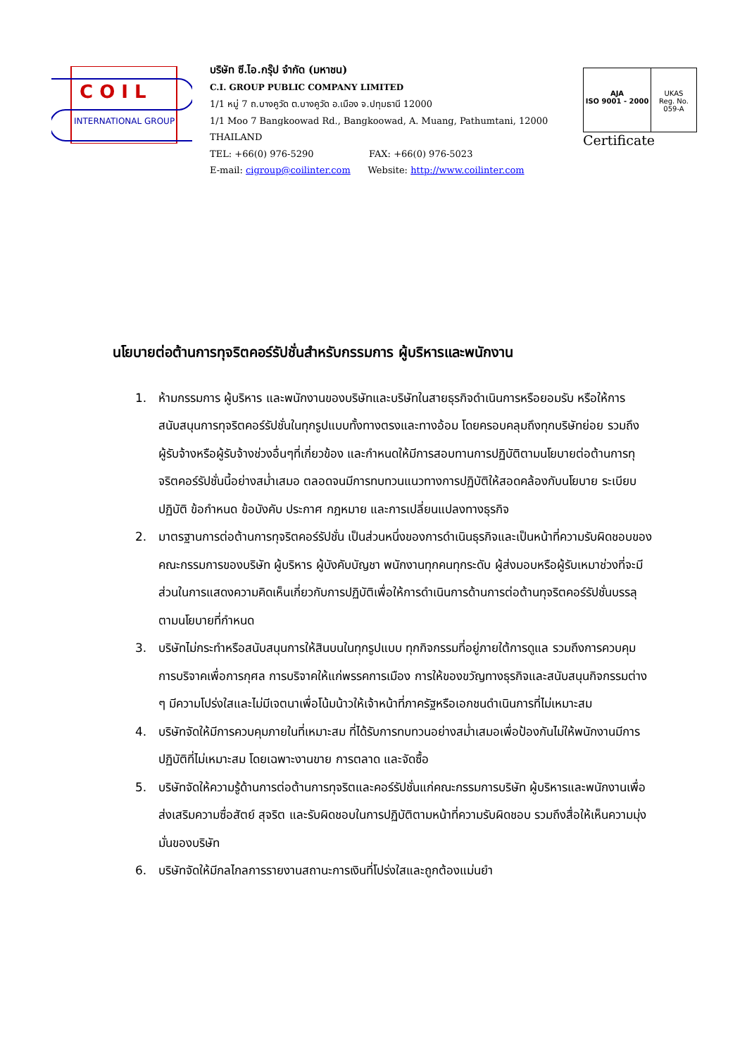C O I L
INTERNATIONAL GROUP
บริษัท ซี.ไอ.กรุ๊ป จำกัด (มหาชน)
C.I. GROUP PUBLIC COMPANY LIMITED
1/1 หมู่ 7 ถ.บางคูวัด ต.บางคูวัด อ.เมือง จ.ปทุมธานี 12000
1/1 Moo 7 Bangkoowad Rd., Bangkoowad, A. Muang, Pathumtani, 12000 THAILAND
TEL: +66(0) 976-5290 FAX: +66(0) 976-5023
E-mail: cigroup@coilinter.com Website: http://www.coilinter.com
AJA
ISO 9001 - 2000
UKAS
Reg. No. 059-A
Certificate
นโยบายต่อต้านการทุจริตคอร์รัปชั่นสำหรับกรรมการ ผู้บริหารและพนักงาน
1. ห้ามกรรมการ ผู้บริหาร และพนักงานของบริษัทและบริษัทในสายธุรกิจดำเนินการหรือยอมรับ หรือให้การสนับสนุนการทุจริตคอร์รัปชั่นในทุกรูปแบบทั้งทางตรงและทางอ้อม โดยครอบคลุมถึงทุกบริษัทย่อย รวมถึงผู้รับจ้างหรือผู้รับจ้างช่วงอื่นๆที่เกี่ยวข้อง และกำหนดให้มีการสอบทานการปฏิบัติตามนโยบายต่อต้านการทุจริตคอร์รัปชั่นนี้อย่างสม่ำเสมอ ตลอดจนมีการทบทวนแนวทางการปฏิบัติให้สอดคล้องกับนโยบาย ระเบียบปฏิบัติ ข้อกำหนด ข้อบังคับ ประกาศ กฎหมาย และการเปลี่ยนแปลงทางธุรกิจ
2. มาตรฐานการต่อต้านการทุจริตคอร์รัปชั่น เป็นส่วนหนึ่งของการดำเนินธุรกิจและเป็นหน้าที่ความรับผิดชอบของคณะกรรมการของบริษัท ผู้บริหาร ผู้บังคับบัญชา พนักงานทุกคนทุกระดับ ผู้ส่งมอบหรือผู้รับเหมาช่วงที่จะมีส่วนในการแสดงความคิดเห็นเกี่ยวกับการปฏิบัติเพื่อให้การดำเนินการด้านการต่อต้านทุจริตคอร์รัปชั่นบรรลุตามนโยบายที่กำหนด
3. บริษัทไม่กระทำหรือสนับสนุนการให้สินบนในทุกรูปแบบ ทุกกิจกรรมที่อยู่ภายใต้การดูแล รวมถึงการควบคุม การบริจาคเพื่อการกุศล การบริจาคให้แก่พรรคการเมือง การให้ของขวัญทางธุรกิจและสนับสนุนกิจกรรมต่าง ๆ มีความโปร่งใสและไม่มีเจตนาเพื่อโน้มน้าวให้เจ้าหน้าที่ภาครัฐหรือเอกชนดำเนินการที่ไม่เหมาะสม
4. บริษัทจัดให้มีการควบคุมภายในที่เหมาะสม ที่ได้รับการทบทวนอย่างสม่ำเสมอเพื่อป้องกันไม่ให้พนักงานมีการปฏิบัติที่ไม่เหมาะสม โดยเฉพาะงานขาย การตลาด และจัดซื้อ
5. บริษัทจัดให้ความรู้ด้านการต่อต้านการทุจริตและคอร์รัปชั่นแก่คณะกรรมการบริษัท ผู้บริหารและพนักงานเพื่อส่งเสริมความซื่อสัตย์ สุจริต และรับผิดชอบในการปฏิบัติตามหน้าที่ความรับผิดชอบ รวมถึงสื่อให้เห็นความมุ่งมั่นของบริษัท
6. บริษัทจัดให้มีกลไกลการรายงานสถานะการเงินที่โปร่งใสและถูกต้องแม่นยำ